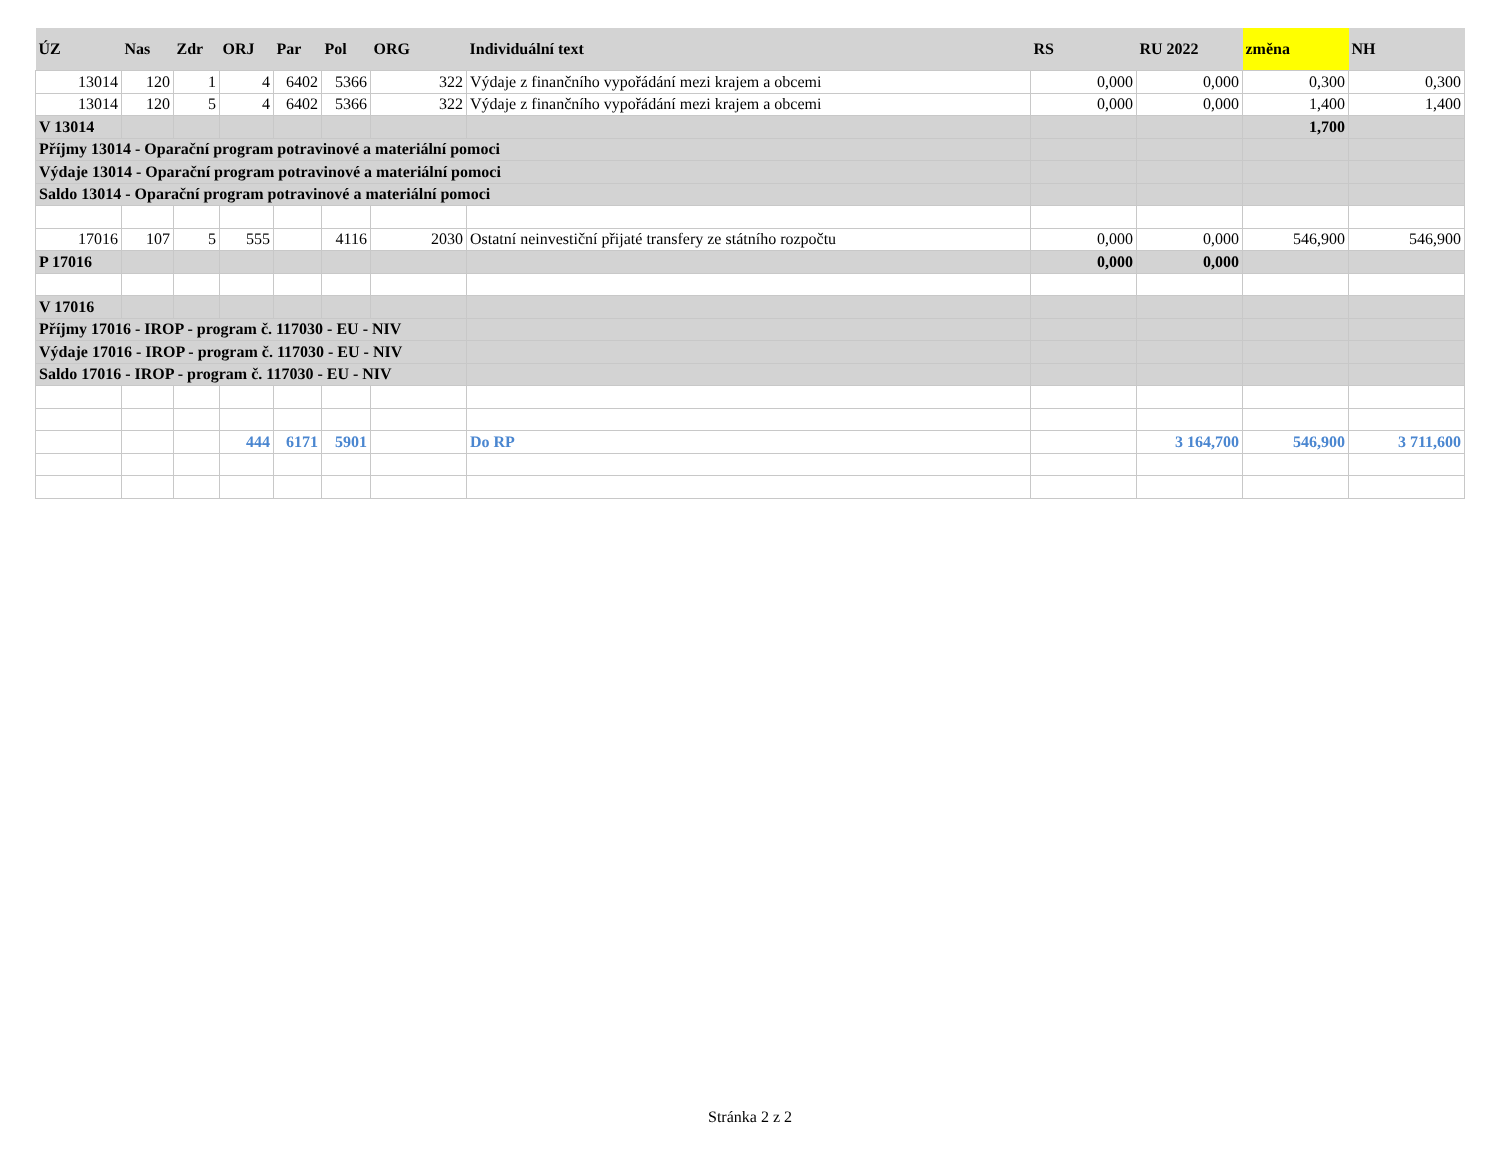| ÚZ | Nas | Zdr | ORJ | Par | Pol | ORG | Individuální text | RS | RU 2022 | změna | NH |
| --- | --- | --- | --- | --- | --- | --- | --- | --- | --- | --- | --- |
| 13014 | 120 | 1 | 4 | 6402 | 5366 | 322 | Výdaje z finančního vypořádání mezi krajem a obcemi | 0,000 | 0,000 | 0,300 | 0,300 |
| 13014 | 120 | 5 | 4 | 6402 | 5366 | 322 | Výdaje z finančního vypořádání mezi krajem a obcemi | 0,000 | 0,000 | 1,400 | 1,400 |
| V 13014 | | | | | | | | | | 1,700 | |
| Příjmy 13014 - Oparační program potravinové a materiální pomoci | | | | | | | | | | | |
| Výdaje 13014 - Oparační program potravinové a materiální pomoci | | | | | | | | | | | |
| Saldo 13014 - Oparační program potravinové a materiální pomoci | | | | | | | | | | | |
| 17016 | 107 | 5 | 555 | | 4116 | 2030 | Ostatní neinvestiční přijaté transfery ze státního rozpočtu | 0,000 | 0,000 | 546,900 | 546,900 |
| P 17016 | | | | | | | | 0,000 | 0,000 | | |
| V 17016 | | | | | | | | | | | |
| Příjmy 17016 - IROP - program č. 117030 - EU - NIV | | | | | | | | | | | |
| Výdaje 17016 - IROP - program č. 117030 - EU - NIV | | | | | | | | | | | |
| Saldo 17016 - IROP - program č. 117030 - EU - NIV | | | | | | | | | | | |
| | | | 444 | 6171 | 5901 | | Do RP | | 3 164,700 | 546,900 | 3 711,600 |
Stránka 2 z 2